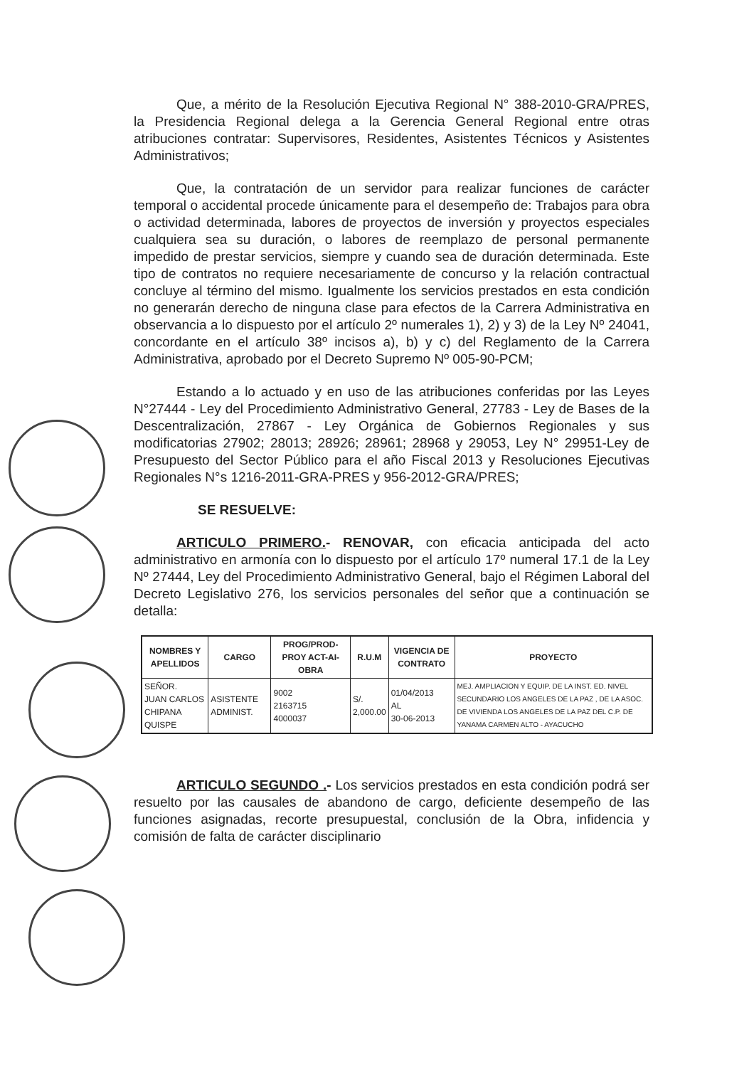Que, a mérito de la Resolución Ejecutiva Regional N° 388-2010-GRA/PRES, la Presidencia Regional delega a la Gerencia General Regional entre otras atribuciones contratar: Supervisores, Residentes, Asistentes Técnicos y Asistentes Administrativos;
Que, la contratación de un servidor para realizar funciones de carácter temporal o accidental procede únicamente para el desempeño de: Trabajos para obra o actividad determinada, labores de proyectos de inversión y proyectos especiales cualquiera sea su duración, o labores de reemplazo de personal permanente impedido de prestar servicios, siempre y cuando sea de duración determinada. Este tipo de contratos no requiere necesariamente de concurso y la relación contractual concluye al término del mismo. Igualmente los servicios prestados en esta condición no generarán derecho de ninguna clase para efectos de la Carrera Administrativa en observancia a lo dispuesto por el artículo 2º numerales 1), 2) y 3) de la Ley Nº 24041, concordante en el artículo 38º incisos a), b) y c) del Reglamento de la Carrera Administrativa, aprobado por el Decreto Supremo Nº 005-90-PCM;
Estando a lo actuado y en uso de las atribuciones conferidas por las Leyes N°27444 - Ley del Procedimiento Administrativo General, 27783 - Ley de Bases de la Descentralización, 27867 - Ley Orgánica de Gobiernos Regionales y sus modificatorias 27902; 28013; 28926; 28961; 28968 y 29053, Ley N° 29951-Ley de Presupuesto del Sector Público para el año Fiscal 2013 y Resoluciones Ejecutivas Regionales N°s 1216-2011-GRA-PRES y 956-2012-GRA/PRES;
SE RESUELVE:
ARTICULO PRIMERO.- RENOVAR, con eficacia anticipada del acto administrativo en armonía con lo dispuesto por el artículo 17º numeral 17.1 de la Ley Nº 27444, Ley del Procedimiento Administrativo General, bajo el Régimen Laboral del Decreto Legislativo 276, los servicios personales del señor que a continuación se detalla:
| NOMBRES Y APELLIDOS | CARGO | PROG/PROD-PROY ACT-AI-OBRA | R.U.M | VIGENCIA DE CONTRATO | PROYECTO |
| --- | --- | --- | --- | --- | --- |
| SEÑOR. JUAN CARLOS CHIPANA QUISPE | ASISTENTE ADMINIST. | 9002 2163715 4000037 | S/. 2,000.00 | 01/04/2013 AL 30-06-2013 | MEJ. AMPLIACION Y EQUIP. DE LA INST. ED. NIVEL SECUNDARIO LOS ANGELES DE LA PAZ , DE LA ASOC. DE VIVIENDA LOS ANGELES DE LA PAZ DEL C.P. DE YANAMA CARMEN ALTO - AYACUCHO |
ARTICULO SEGUNDO .- Los servicios prestados en esta condición podrá ser resuelto por las causales de abandono de cargo, deficiente desempeño de las funciones asignadas, recorte presupuestal, conclusión de la Obra, infidencia y comisión de falta de carácter disciplinario